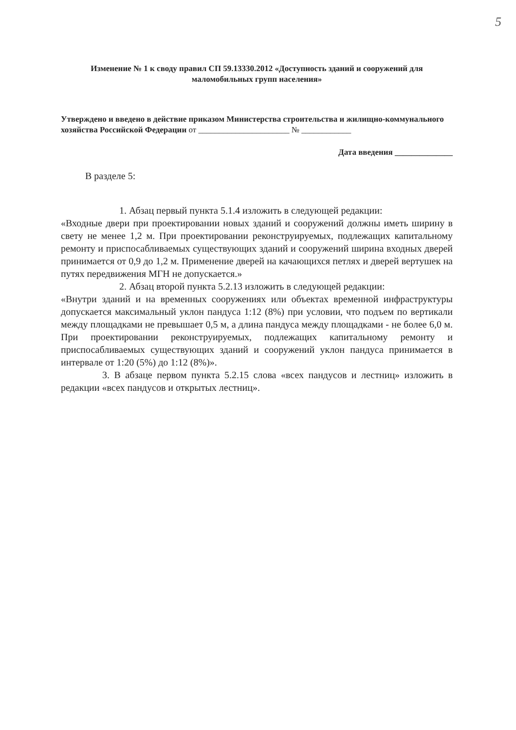5
Изменение № 1 к своду правил СП 59.13330.2012 «Доступность зданий и сооружений для маломобильных групп населения»
Утверждено и введено в действие приказом Министерства строительства и жилищно-коммунального хозяйства Российской Федерации от ______________________ № ____________
Дата введения ______________
В разделе 5:
1. Абзац первый пункта 5.1.4 изложить в следующей редакции:
«Входные двери при проектировании новых зданий и сооружений должны иметь ширину в свету не менее 1,2 м. При проектировании реконструируемых, подлежащих капитальному ремонту и приспосабливаемых существующих зданий и сооружений ширина входных дверей принимается от 0,9 до 1,2 м. Применение дверей на качающихся петлях и дверей вертушек на путях передвижения МГН не допускается.»
2. Абзац второй пункта 5.2.13 изложить в следующей редакции:
«Внутри зданий и на временных сооружениях или объектах временной инфраструктуры допускается максимальный уклон пандуса 1:12 (8%) при условии, что подъем по вертикали между площадками не превышает 0,5 м, а длина пандуса между площадками - не более 6,0 м. При проектировании реконструируемых, подлежащих капитальному ремонту и приспосабливаемых существующих зданий и сооружений уклон пандуса принимается в интервале от 1:20 (5%) до 1:12 (8%)».
3. В абзаце первом пункта 5.2.15 слова «всех пандусов и лестниц» изложить в редакции «всех пандусов и открытых лестниц».